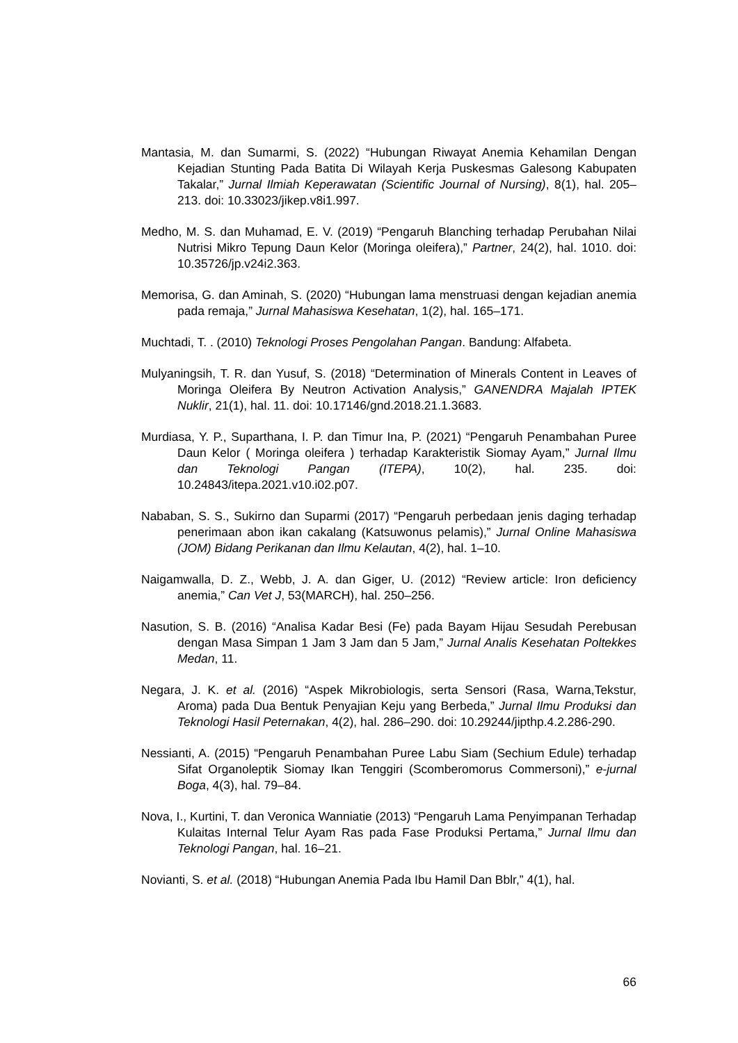Mantasia, M. dan Sumarmi, S. (2022) “Hubungan Riwayat Anemia Kehamilan Dengan Kejadian Stunting Pada Batita Di Wilayah Kerja Puskesmas Galesong Kabupaten Takalar,” Jurnal Ilmiah Keperawatan (Scientific Journal of Nursing), 8(1), hal. 205–213. doi: 10.33023/jikep.v8i1.997.
Medho, M. S. dan Muhamad, E. V. (2019) “Pengaruh Blanching terhadap Perubahan Nilai Nutrisi Mikro Tepung Daun Kelor (Moringa oleifera),” Partner, 24(2), hal. 1010. doi: 10.35726/jp.v24i2.363.
Memorisa, G. dan Aminah, S. (2020) “Hubungan lama menstruasi dengan kejadian anemia pada remaja,” Jurnal Mahasiswa Kesehatan, 1(2), hal. 165–171.
Muchtadi, T. . (2010) Teknologi Proses Pengolahan Pangan. Bandung: Alfabeta.
Mulyaningsih, T. R. dan Yusuf, S. (2018) “Determination of Minerals Content in Leaves of Moringa Oleifera By Neutron Activation Analysis,” GANENDRA Majalah IPTEK Nuklir, 21(1), hal. 11. doi: 10.17146/gnd.2018.21.1.3683.
Murdiasa, Y. P., Suparthana, I. P. dan Timur Ina, P. (2021) “Pengaruh Penambahan Puree Daun Kelor ( Moringa oleifera ) terhadap Karakteristik Siomay Ayam,” Jurnal Ilmu dan Teknologi Pangan (ITEPA), 10(2), hal. 235. doi: 10.24843/itepa.2021.v10.i02.p07.
Nababan, S. S., Sukirno dan Suparmi (2017) “Pengaruh perbedaan jenis daging terhadap penerimaan abon ikan cakalang (Katsuwonus pelamis),” Jurnal Online Mahasiswa (JOM) Bidang Perikanan dan Ilmu Kelautan, 4(2), hal. 1–10.
Naigamwalla, D. Z., Webb, J. A. dan Giger, U. (2012) “Review article: Iron deficiency anemia,” Can Vet J, 53(MARCH), hal. 250–256.
Nasution, S. B. (2016) “Analisa Kadar Besi (Fe) pada Bayam Hijau Sesudah Perebusan dengan Masa Simpan 1 Jam 3 Jam dan 5 Jam,” Jurnal Analis Kesehatan Poltekkes Medan, 11.
Negara, J. K. et al. (2016) “Aspek Mikrobiologis, serta Sensori (Rasa, Warna,Tekstur, Aroma) pada Dua Bentuk Penyajian Keju yang Berbeda,” Jurnal Ilmu Produksi dan Teknologi Hasil Peternakan, 4(2), hal. 286–290. doi: 10.29244/jipthp.4.2.286-290.
Nessianti, A. (2015) “Pengaruh Penambahan Puree Labu Siam (Sechium Edule) terhadap Sifat Organoleptik Siomay Ikan Tenggiri (Scomberomorus Commersoni),” e-jurnal Boga, 4(3), hal. 79–84.
Nova, I., Kurtini, T. dan Veronica Wanniatie (2013) “Pengaruh Lama Penyimpanan Terhadap Kulaitas Internal Telur Ayam Ras pada Fase Produksi Pertama,” Jurnal Ilmu dan Teknologi Pangan, hal. 16–21.
Novianti, S. et al. (2018) “Hubungan Anemia Pada Ibu Hamil Dan Bblr,” 4(1), hal.
66